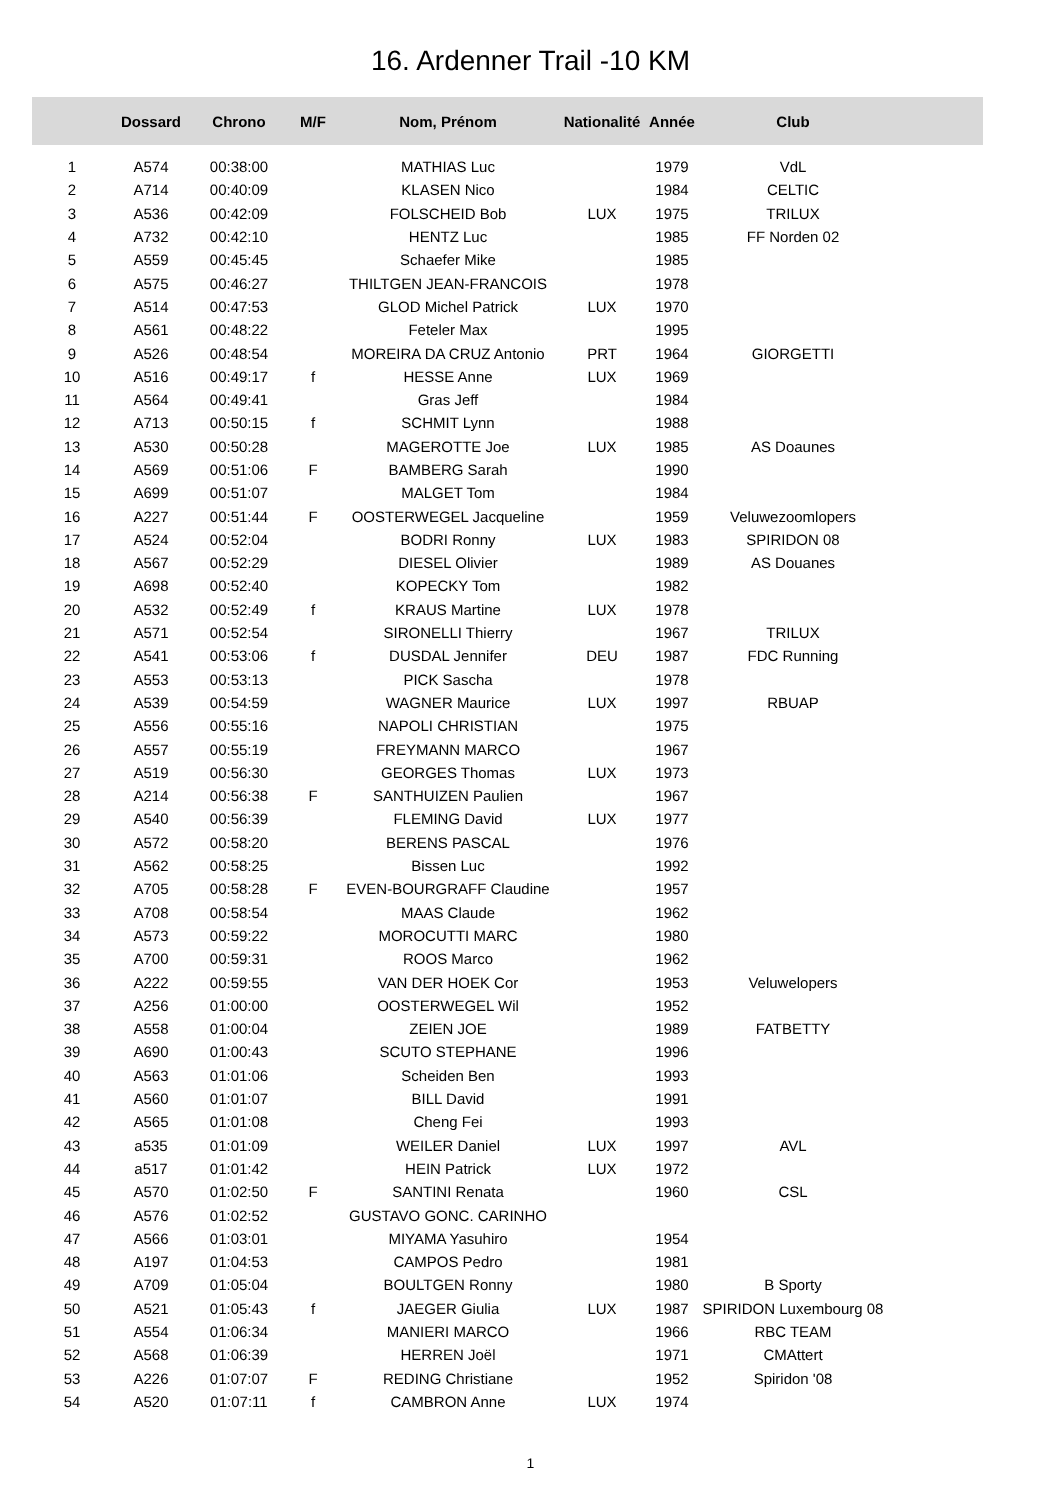16. Ardenner Trail -10 KM
| | Dossard | Chrono | M/F | Nom, Prénom | Nationalité | Année | Club | |
| --- | --- | --- | --- | --- | --- | --- | --- | --- |
| 1 | A574 | 00:38:00 | | MATHIAS Luc | | 1979 | VdL | |
| 2 | A714 | 00:40:09 | | KLASEN Nico | | 1984 | CELTIC | |
| 3 | A536 | 00:42:09 | | FOLSCHEID Bob | LUX | 1975 | TRILUX | |
| 4 | A732 | 00:42:10 | | HENTZ Luc | | 1985 | FF Norden 02 | |
| 5 | A559 | 00:45:45 | | Schaefer Mike | | 1985 | | |
| 6 | A575 | 00:46:27 | | THILTGEN JEAN-FRANCOIS | | 1978 | | |
| 7 | A514 | 00:47:53 | | GLOD Michel Patrick | LUX | 1970 | | |
| 8 | A561 | 00:48:22 | | Feteler Max | | 1995 | | |
| 9 | A526 | 00:48:54 | | MOREIRA DA CRUZ Antonio | PRT | 1964 | GIORGETTI | |
| 10 | A516 | 00:49:17 | f | HESSE Anne | LUX | 1969 | | |
| 11 | A564 | 00:49:41 | | Gras Jeff | | 1984 | | |
| 12 | A713 | 00:50:15 | f | SCHMIT Lynn | | 1988 | | |
| 13 | A530 | 00:50:28 | | MAGEROTTE Joe | LUX | 1985 | AS Doaunes | |
| 14 | A569 | 00:51:06 | F | BAMBERG Sarah | | 1990 | | |
| 15 | A699 | 00:51:07 | | MALGET Tom | | 1984 | | |
| 16 | A227 | 00:51:44 | F | OOSTERWEGEL Jacqueline | | 1959 | Veluwezoomlopers | |
| 17 | A524 | 00:52:04 | | BODRI Ronny | LUX | 1983 | SPIRIDON 08 | |
| 18 | A567 | 00:52:29 | | DIESEL Olivier | | 1989 | AS Douanes | |
| 19 | A698 | 00:52:40 | | KOPECKY Tom | | 1982 | | |
| 20 | A532 | 00:52:49 | f | KRAUS Martine | LUX | 1978 | | |
| 21 | A571 | 00:52:54 | | SIRONELLI Thierry | | 1967 | TRILUX | |
| 22 | A541 | 00:53:06 | f | DUSDAL Jennifer | DEU | 1987 | FDC Running | |
| 23 | A553 | 00:53:13 | | PICK Sascha | | 1978 | | |
| 24 | A539 | 00:54:59 | | WAGNER Maurice | LUX | 1997 | RBUAP | |
| 25 | A556 | 00:55:16 | | NAPOLI CHRISTIAN | | 1975 | | |
| 26 | A557 | 00:55:19 | | FREYMANN MARCO | | 1967 | | |
| 27 | A519 | 00:56:30 | | GEORGES Thomas | LUX | 1973 | | |
| 28 | A214 | 00:56:38 | F | SANTHUIZEN Paulien | | 1967 | | |
| 29 | A540 | 00:56:39 | | FLEMING David | LUX | 1977 | | |
| 30 | A572 | 00:58:20 | | BERENS PASCAL | | 1976 | | |
| 31 | A562 | 00:58:25 | | Bissen Luc | | 1992 | | |
| 32 | A705 | 00:58:28 | F | EVEN-BOURGRAFF Claudine | | 1957 | | |
| 33 | A708 | 00:58:54 | | MAAS Claude | | 1962 | | |
| 34 | A573 | 00:59:22 | | MOROCUTTI MARC | | 1980 | | |
| 35 | A700 | 00:59:31 | | ROOS Marco | | 1962 | | |
| 36 | A222 | 00:59:55 | | VAN DER HOEK Cor | | 1953 | Veluwelopers | |
| 37 | A256 | 01:00:00 | | OOSTERWEGEL Wil | | 1952 | | |
| 38 | A558 | 01:00:04 | | ZEIEN JOE | | 1989 | FATBETTY | |
| 39 | A690 | 01:00:43 | | SCUTO STEPHANE | | 1996 | | |
| 40 | A563 | 01:01:06 | | Scheiden Ben | | 1993 | | |
| 41 | A560 | 01:01:07 | | BILL David | | 1991 | | |
| 42 | A565 | 01:01:08 | | Cheng Fei | | 1993 | | |
| 43 | a535 | 01:01:09 | | WEILER Daniel | LUX | 1997 | AVL | |
| 44 | a517 | 01:01:42 | | HEIN Patrick | LUX | 1972 | | |
| 45 | A570 | 01:02:50 | F | SANTINI Renata | | 1960 | CSL | |
| 46 | A576 | 01:02:52 | | GUSTAVO GONC. CARINHO | | | | |
| 47 | A566 | 01:03:01 | | MIYAMA Yasuhiro | | 1954 | | |
| 48 | A197 | 01:04:53 | | CAMPOS Pedro | | 1981 | | |
| 49 | A709 | 01:05:04 | | BOULTGEN Ronny | | 1980 | B Sporty | |
| 50 | A521 | 01:05:43 | f | JAEGER Giulia | LUX | 1987 | SPIRIDON Luxembourg 08 | |
| 51 | A554 | 01:06:34 | | MANIERI MARCO | | 1966 | RBC TEAM | |
| 52 | A568 | 01:06:39 | | HERREN Joël | | 1971 | CMAttert | |
| 53 | A226 | 01:07:07 | F | REDING Christiane | | 1952 | Spiridon '08 | |
| 54 | A520 | 01:07:11 | f | CAMBRON Anne | LUX | 1974 | | |
1